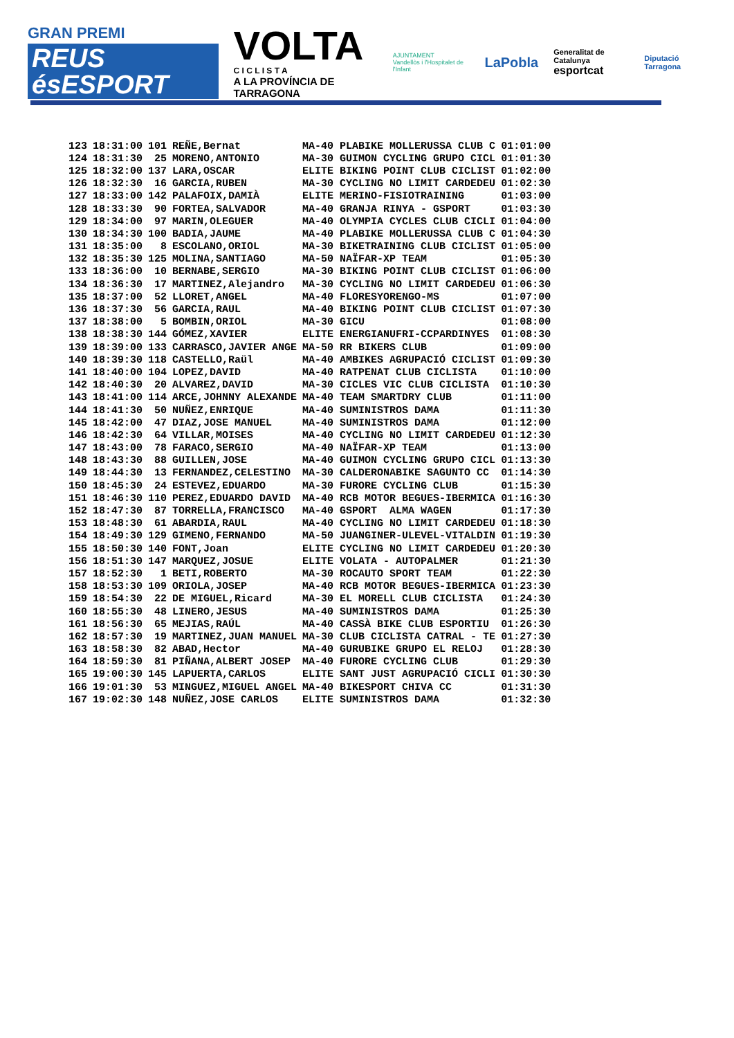GRAN PREMI
REUS ésESPORT
VOLTA
C I C L I S T A
A LA PROVÍNCIA DE TARRAGONA
AJUNTAMENT
Vandellòs i l'Hospitalet de l'Infant
LaPobla
Generalitat de Catalunya
esportcat
Diputació Tarragona
| 123 | 18:31:00 | 101 | REÑE,Bernat | MA-40 PLABIKE MOLLERUSSA CLUB C | 01:01:00 |
| 124 | 18:31:30 | 25 | MORENO,ANTONIO | MA-30 GUIMON CYCLING GRUPO CICL | 01:01:30 |
| 125 | 18:32:00 | 137 | LARA,OSCAR | ELITE BIKING POINT CLUB CICLIST | 01:02:00 |
| 126 | 18:32:30 | 16 | GARCIA,RUBEN | MA-30 CYCLING NO LIMIT CARDEDEU | 01:02:30 |
| 127 | 18:33:00 | 142 | PALAFOIX,DAMIÀ | ELITE MERINO-FISIOTRAINING | 01:03:00 |
| 128 | 18:33:30 | 90 | FORTEA,SALVADOR | MA-40 GRANJA RINYA - GSPORT | 01:03:30 |
| 129 | 18:34:00 | 97 | MARIN,OLEGUER | MA-40 OLYMPIA CYCLES CLUB CICLI | 01:04:00 |
| 130 | 18:34:30 | 100 | BADIA,JAUME | MA-40 PLABIKE MOLLERUSSA CLUB C | 01:04:30 |
| 131 | 18:35:00 | 8 | ESCOLANO,ORIOL | MA-30 BIKETRAINING CLUB CICLIST | 01:05:00 |
| 132 | 18:35:30 | 125 | MOLINA,SANTIAGO | MA-50 NAÏFAR-XP TEAM | 01:05:30 |
| 133 | 18:36:00 | 10 | BERNABE,SERGIO | MA-30 BIKING POINT CLUB CICLIST | 01:06:00 |
| 134 | 18:36:30 | 17 | MARTINEZ,Alejandro | MA-30 CYCLING NO LIMIT CARDEDEU | 01:06:30 |
| 135 | 18:37:00 | 52 | LLORET,ANGEL | MA-40 FLORESYORENGO-MS | 01:07:00 |
| 136 | 18:37:30 | 56 | GARCIA,RAUL | MA-40 BIKING POINT CLUB CICLIST | 01:07:30 |
| 137 | 18:38:00 | 5 | BOMBIN,ORIOL | MA-30 GICU | 01:08:00 |
| 138 | 18:38:30 | 144 | GÓMEZ,XAVIER | ELITE ENERGIANUFRI-CCPARDINYES | 01:08:30 |
| 139 | 18:39:00 | 133 | CARRASCO,JAVIER ANGE | MA-50 RR BIKERS CLUB | 01:09:00 |
| 140 | 18:39:30 | 118 | CASTELLO,Raül | MA-40 AMBIKES AGRUPACIÓ CICLIST | 01:09:30 |
| 141 | 18:40:00 | 104 | LOPEZ,DAVID | MA-40 RATPENAT CLUB CICLISTA | 01:10:00 |
| 142 | 18:40:30 | 20 | ALVAREZ,DAVID | MA-30 CICLES VIC CLUB CICLISTA | 01:10:30 |
| 143 | 18:41:00 | 114 | ARCE,JOHNNY ALEXANDE | MA-40 TEAM SMARTDRY CLUB | 01:11:00 |
| 144 | 18:41:30 | 50 | NUÑEZ,ENRIQUE | MA-40 SUMINISTROS DAMA | 01:11:30 |
| 145 | 18:42:00 | 47 | DIAZ,JOSE MANUEL | MA-40 SUMINISTROS DAMA | 01:12:00 |
| 146 | 18:42:30 | 64 | VILLAR,MOISES | MA-40 CYCLING NO LIMIT CARDEDEU | 01:12:30 |
| 147 | 18:43:00 | 78 | FARACO,SERGIO | MA-40 NAÏFAR-XP TEAM | 01:13:00 |
| 148 | 18:43:30 | 88 | GUILLEN,JOSE | MA-40 GUIMON CYCLING GRUPO CICL | 01:13:30 |
| 149 | 18:44:30 | 13 | FERNANDEZ,CELESTINO | MA-30 CALDERONABIKE SAGUNTO CC | 01:14:30 |
| 150 | 18:45:30 | 24 | ESTEVEZ,EDUARDO | MA-30 FURORE CYCLING CLUB | 01:15:30 |
| 151 | 18:46:30 | 110 | PEREZ,EDUARDO DAVID | MA-40 RCB MOTOR BEGUES-IBERMICA | 01:16:30 |
| 152 | 18:47:30 | 87 | TORRELLA,FRANCISCO | MA-40 GSPORT ALMA WAGEN | 01:17:30 |
| 153 | 18:48:30 | 61 | ABARDIA,RAUL | MA-40 CYCLING NO LIMIT CARDEDEU | 01:18:30 |
| 154 | 18:49:30 | 129 | GIMENO,FERNANDO | MA-50 JUANGINER-ULEVEL-VITALDIN | 01:19:30 |
| 155 | 18:50:30 | 140 | FONT,Joan | ELITE CYCLING NO LIMIT CARDEDEU | 01:20:30 |
| 156 | 18:51:30 | 147 | MARQUEZ,JOSUE | ELITE VOLATA - AUTOPALMER | 01:21:30 |
| 157 | 18:52:30 | 1 | BETI,ROBERTO | MA-30 ROCAUTO SPORT TEAM | 01:22:30 |
| 158 | 18:53:30 | 109 | ORIOLA,JOSEP | MA-40 RCB MOTOR BEGUES-IBERMICA | 01:23:30 |
| 159 | 18:54:30 | 22 | DE MIGUEL,Ricard | MA-30 EL MORELL CLUB CICLISTA | 01:24:30 |
| 160 | 18:55:30 | 48 | LINERO,JESUS | MA-40 SUMINISTROS DAMA | 01:25:30 |
| 161 | 18:56:30 | 65 | MEJIAS,RAÚL | MA-40 CASSÀ BIKE CLUB ESPORTIU | 01:26:30 |
| 162 | 18:57:30 | 19 | MARTINEZ,JUAN MANUEL | MA-30 CLUB CICLISTA CATRAL - TE | 01:27:30 |
| 163 | 18:58:30 | 82 | ABAD,Hector | MA-40 GURUBIKE GRUPO EL RELOJ | 01:28:30 |
| 164 | 18:59:30 | 81 | PIÑANA,ALBERT JOSEP | MA-40 FURORE CYCLING CLUB | 01:29:30 |
| 165 | 19:00:30 | 145 | LAPUERTA,CARLOS | ELITE SANT JUST AGRUPACIÓ CICLI | 01:30:30 |
| 166 | 19:01:30 | 53 | MINGUEZ,MIGUEL ANGEL | MA-40 BIKESPORT CHIVA CC | 01:31:30 |
| 167 | 19:02:30 | 148 | NUÑEZ,JOSE CARLOS | ELITE SUMINISTROS DAMA | 01:32:30 |